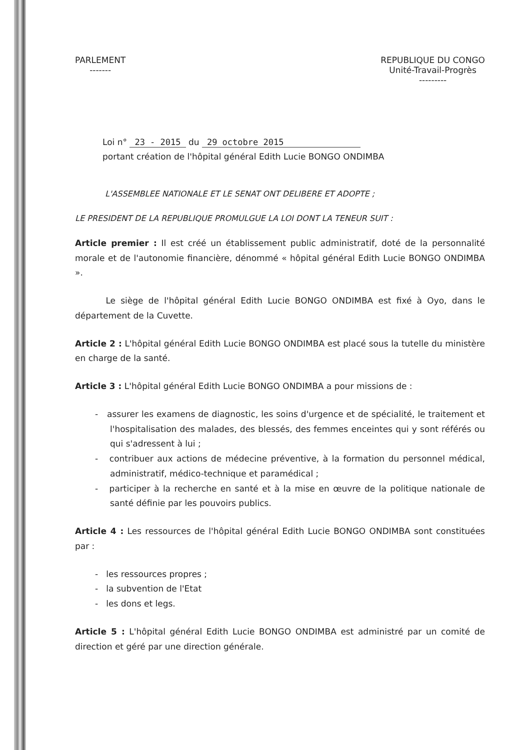PARLEMENT
-------
REPUBLIQUE DU CONGO
Unité-Travail-Progrès
---------
Loi n° 23 - 2015 du 29 octobre 2015
portant création de l'hôpital général Edith Lucie BONGO ONDIMBA
L'ASSEMBLEE NATIONALE ET LE SENAT ONT DELIBERE ET ADOPTE ;
LE PRESIDENT DE LA REPUBLIQUE PROMULGUE LA LOI DONT LA TENEUR SUIT :
Article premier : Il est créé un établissement public administratif, doté de la personnalité morale et de l'autonomie financière, dénommé « hôpital général Edith Lucie BONGO ONDIMBA ».
Le siège de l'hôpital général Edith Lucie BONGO ONDIMBA est fixé à Oyo, dans le département de la Cuvette.
Article 2 : L'hôpital général Edith Lucie BONGO ONDIMBA est placé sous la tutelle du ministère en charge de la santé.
Article 3 : L'hôpital général Edith Lucie BONGO ONDIMBA a pour missions de :
- assurer les examens de diagnostic, les soins d'urgence et de spécialité, le traitement et l'hospitalisation des malades, des blessés, des femmes enceintes qui y sont référés ou qui s'adressent à lui ;
- contribuer aux actions de médecine préventive, à la formation du personnel médical, administratif, médico-technique et paramédical ;
- participer à la recherche en santé et à la mise en œuvre de la politique nationale de santé définie par les pouvoirs publics.
Article 4 : Les ressources de l'hôpital général Edith Lucie BONGO ONDIMBA sont constituées par :
- les ressources propres ;
- la subvention de l'Etat
- les dons et legs.
Article 5 : L'hôpital général Edith Lucie BONGO ONDIMBA est administré par un comité de direction et géré par une direction générale.